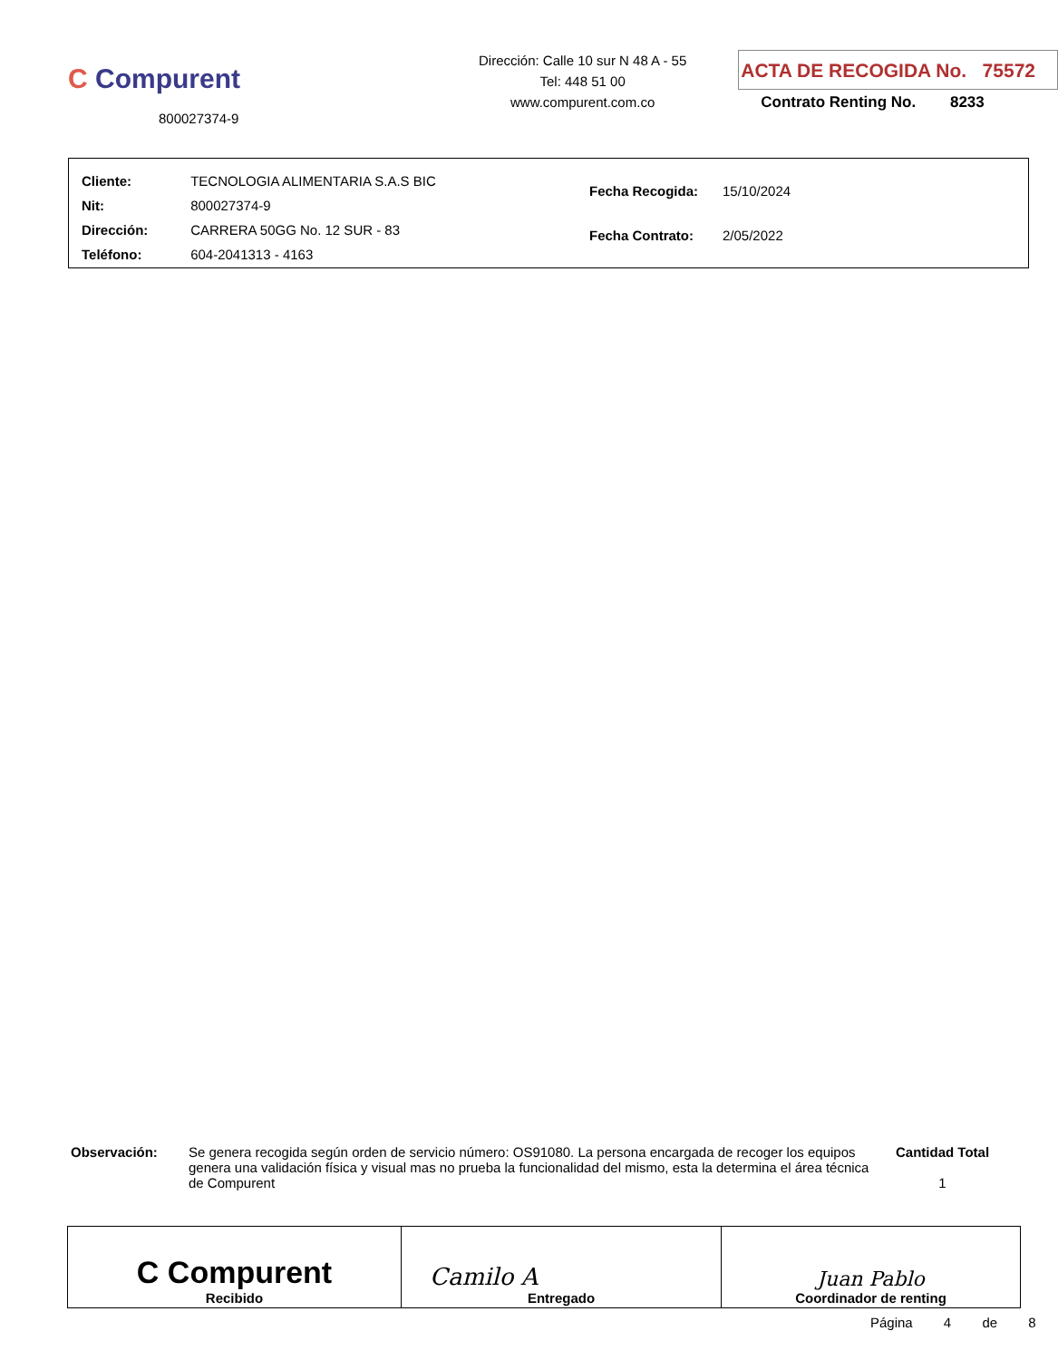C Compurent
800027374-9
Dirección: Calle 10 sur N 48 A - 55
Tel: 448 51 00
www.compurent.com.co
ACTA DE RECOGIDA No. 75572
Contrato Renting No. 8233
| Cliente: | TECNOLOGIA ALIMENTARIA S.A.S BIC |
| Nit: | 800027374-9 |
| Dirección: | CARRERA 50GG No. 12 SUR - 83 |
| Teléfono: | 604-2041313 - 4163 |
| Fecha Recogida: | 15/10/2024 |
| Fecha Contrato: | 2/05/2022 |
Observación: Se genera recogida según orden de servicio número: OS91080. La persona encargada de recoger los equipos genera una validación física y visual mas no prueba la funcionalidad del mismo, esta la determina el área técnica de Compurent
Cantidad Total
1
| C Compurent Recibido | Camilo A Entregado | Juan Pablo Coordinador de renting |
Página 4 de 8